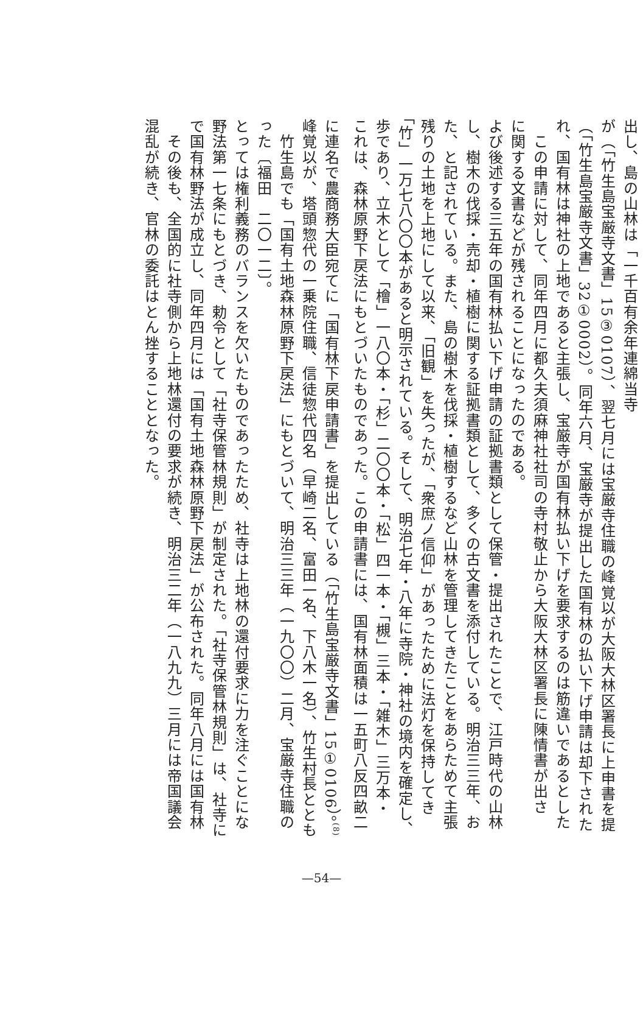混乱が続き、官林の委託はとん挫することとなった。
　その後も、全国的に社寺側から上地林還付の要求が続き、明治三二年（一八九九）三月には帝国議会で国有林野法が成立し、同年四月には「国有土地森林原野下戻法」が公布された。同年八月には国有林野法第一七条にもとづき、勅令として「社寺保管林規則」が制定された。「社寺保管林規則」は、社寺にとっては権利義務のバランスを欠いたものであったため、社寺は上地林の還付要求に力を注ぐことになった〔福田　二〇一二〕。
　竹生島でも「国有土地森林原野下戻法」にもとづいて、明治三三年（一九〇〇）二月、宝厳寺住職の峰覚以が、塔頭惣代の一乗院住職、信徒惣代四名（早崎二名、富田一名、下八木一名）、竹生村長とともに連名で農商務大臣宛てに「国有林下戻申請書」を提出している（「竹生島宝厳寺文書」15①0106）。<sup>(8)</sup> これは、森林原野下戻法にもとづいたものであった。この申請書には、国有林面積は一五町八反四畝二歩であり、立木として「檜」一八〇本・「杉」二〇〇本・「松」四一本・「槻」三本・「雑木」三万本・「竹」一万七八〇〇本があると明示されている。そして、明治七年・八年に寺院・神社の境内を確定し、残りの土地を上地にして以来、「旧観」を失ったが、「衆庶ノ信仰」があったために法灯を保持してきた、と記されている。また、島の樹木を伐採・植樹するなど山林を管理してきたことをあらためて主張し、樹木の伐採・売却・植樹に関する証拠書類として、多くの古文書を添付している。明治三三年、および後述する三五年の国有林払い下げ申請の証拠書類として保管・提出されたことで、江戸時代の山林に関する文書などが残されることになったのである。
　この申請に対して、同年四月に都久夫須麻神社社司の寺村敬止から大阪大林区署長に陳情書が出され、国有林は神社の上地であると主張し、宝厳寺が国有林払い下げを要求するのは筋違いであるとした（「竹生島宝厳寺文書」32①0002）。同年六月、宝厳寺が提出した国有林の払い下げ申請は却下されたが（「竹生島宝厳寺文書」15③0107）、翌七月には宝厳寺住職の峰覚以が大阪大林区署長に上申書を提出し、島の山林は「一千百有余年連綿当寺
—54—